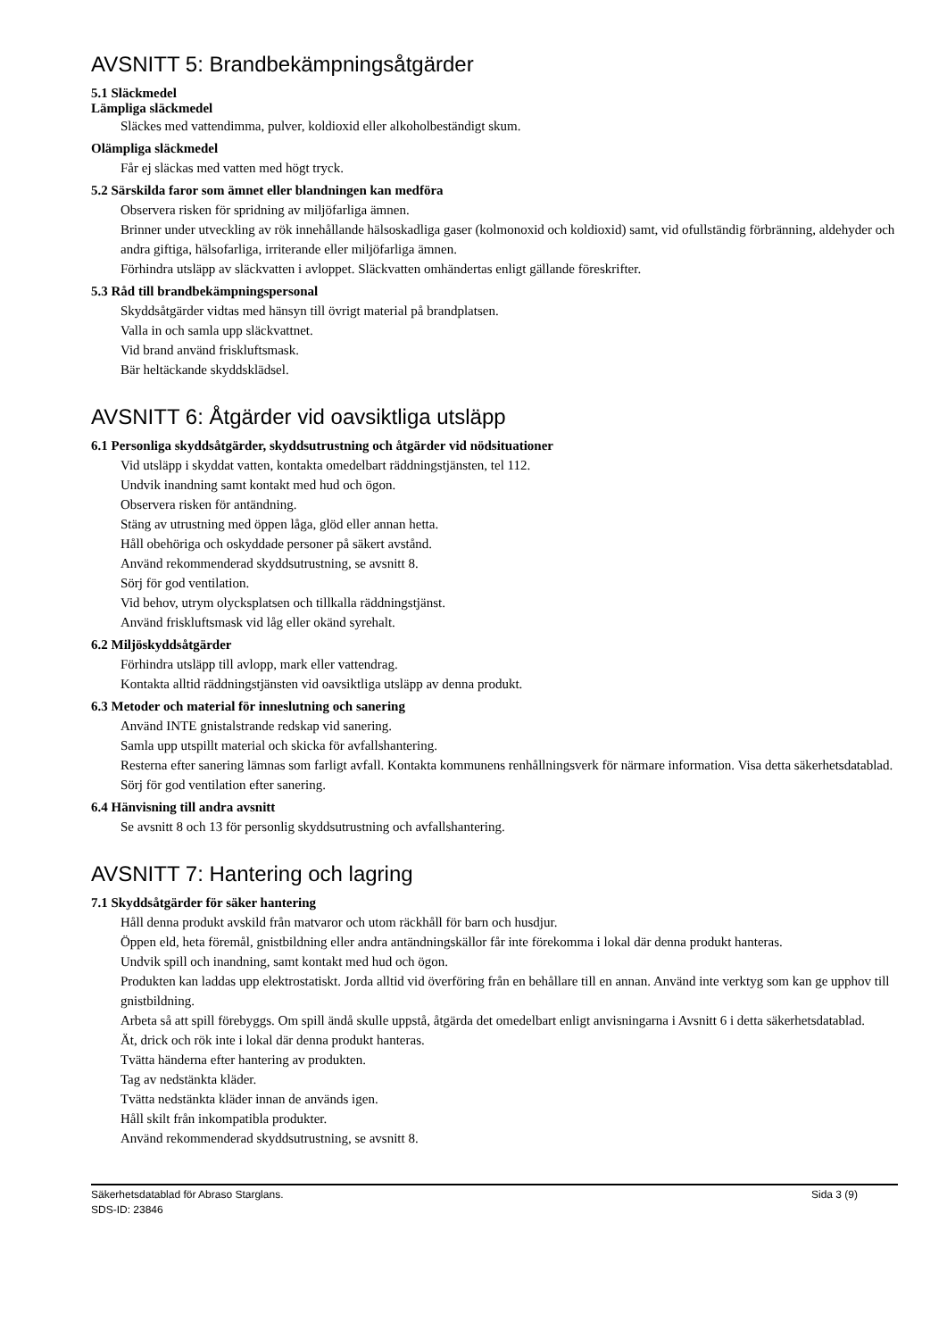AVSNITT 5: Brandbekämpningsåtgärder
5.1 Släckmedel
Lämpliga släckmedel
Släckes med vattendimma, pulver, koldioxid eller alkoholbeständigt skum.
Olämpliga släckmedel
Får ej släckas med vatten med högt tryck.
5.2 Särskilda faror som ämnet eller blandningen kan medföra
Observera risken för spridning av miljöfarliga ämnen.
Brinner under utveckling av rök innehållande hälsoskadliga gaser (kolmonoxid och koldioxid) samt, vid ofullständig förbränning, aldehyder och andra giftiga, hälsofarliga, irriterande eller miljöfarliga ämnen.
Förhindra utsläpp av släckvatten i avloppet. Släckvatten omhändertas enligt gällande föreskrifter.
5.3 Råd till brandbekämpningspersonal
Skyddsåtgärder vidtas med hänsyn till övrigt material på brandplatsen.
Valla in och samla upp släckvattnet.
Vid brand använd friskluftsmask.
Bär heltäckande skyddsklädsel.
AVSNITT 6: Åtgärder vid oavsiktliga utsläpp
6.1 Personliga skyddsåtgärder, skyddsutrustning och åtgärder vid nödsituationer
Vid utsläpp i skyddat vatten, kontakta omedelbart räddningstjänsten, tel 112.
Undvik inandning samt kontakt med hud och ögon.
Observera risken för antändning.
Stäng av utrustning med öppen låga, glöd eller annan hetta.
Håll obehöriga och oskyddade personer på säkert avstånd.
Använd rekommenderad skyddsutrustning, se avsnitt 8.
Sörj för god ventilation.
Vid behov, utrym olycksplatsen och tillkalla räddningstjänst.
Använd friskluftsmask vid låg eller okänd syrehalt.
6.2 Miljöskyddsåtgärder
Förhindra utsläpp till avlopp, mark eller vattendrag.
Kontakta alltid räddningstjänsten vid oavsiktliga utsläpp av denna produkt.
6.3 Metoder och material för inneslutning och sanering
Använd INTE gnistalstrande redskap vid sanering.
Samla upp utspillt material och skicka för avfallshantering.
Resterna efter sanering lämnas som farligt avfall. Kontakta kommunens renhållningsverk för närmare information. Visa detta säkerhetsdatablad.
Sörj för god ventilation efter sanering.
6.4 Hänvisning till andra avsnitt
Se avsnitt 8 och 13 för personlig skyddsutrustning och avfallshantering.
AVSNITT 7: Hantering och lagring
7.1 Skyddsåtgärder för säker hantering
Håll denna produkt avskild från matvaror och utom räckhåll för barn och husdjur.
Öppen eld, heta föremål, gnistbildning eller andra antändningskällor får inte förekomma i lokal där denna produkt hanteras.
Undvik spill och inandning, samt kontakt med hud och ögon.
Produkten kan laddas upp elektrostatiskt. Jorda alltid vid överföring från en behållare till en annan. Använd inte verktyg som kan ge upphov till gnistbildning.
Arbeta så att spill förebyggs. Om spill ändå skulle uppstå, åtgärda det omedelbart enligt anvisningarna i Avsnitt 6 i detta säkerhetsdatablad.
Ät, drick och rök inte i lokal där denna produkt hanteras.
Tvätta händerna efter hantering av produkten.
Tag av nedstänkta kläder.
Tvätta nedstänkta kläder innan de används igen.
Håll skilt från inkompatibla produkter.
Använd rekommenderad skyddsutrustning, se avsnitt 8.
Säkerhetsdatablad för Abraso Starglans.
SDS-ID: 23846 Sida 3 (9)